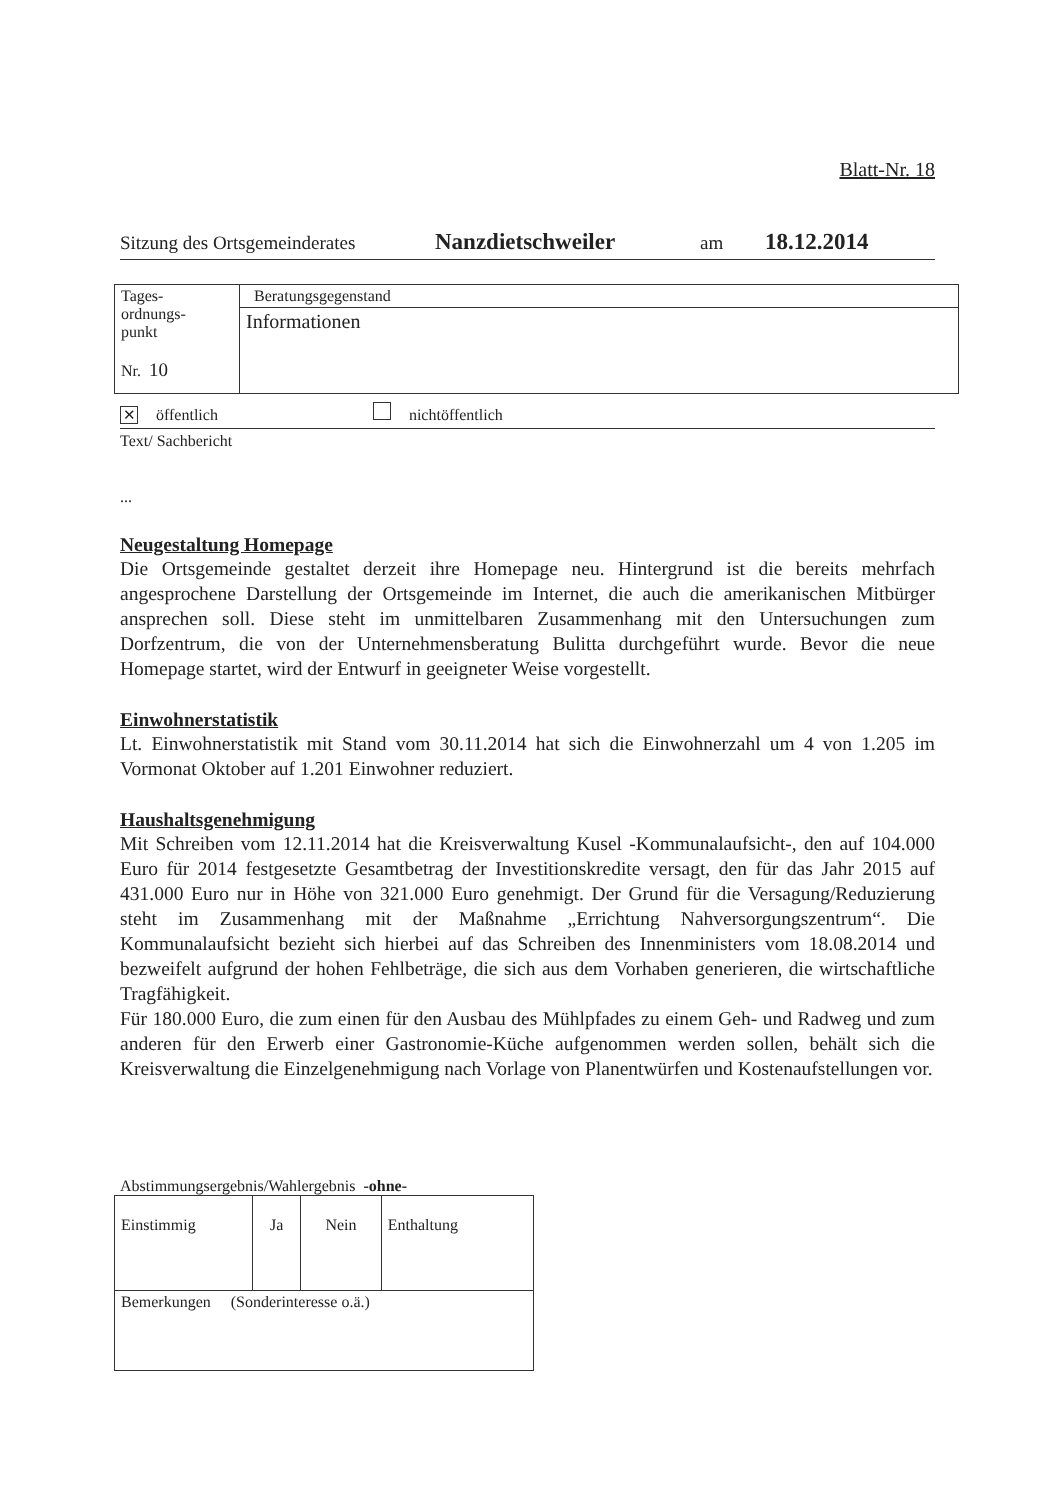Blatt-Nr. 18
Sitzung des Ortsgemeinderates Nanzdietschweiler am 18.12.2014
| Tages- ordnungs- punkt Nr. 10 | Beratungsgegenstand |
| | Informationen |
✕ öffentlich nichtöffentlich
Text/ Sachbericht
...
Neugestaltung Homepage
Die Ortsgemeinde gestaltet derzeit ihre Homepage neu. Hintergrund ist die bereits mehrfach angesprochene Darstellung der Ortsgemeinde im Internet, die auch die amerikanischen Mitbürger ansprechen soll. Diese steht im unmittelbaren Zusammenhang mit den Untersuchungen zum Dorfzentrum, die von der Unternehmensberatung Bulitta durchgeführt wurde. Bevor die neue Homepage startet, wird der Entwurf in geeigneter Weise vorgestellt.
Einwohnerstatistik
Lt. Einwohnerstatistik mit Stand vom 30.11.2014 hat sich die Einwohnerzahl um 4 von 1.205 im Vormonat Oktober auf 1.201 Einwohner reduziert.
Haushaltsgenehmigung
Mit Schreiben vom 12.11.2014 hat die Kreisverwaltung Kusel -Kommunalaufsicht-, den auf 104.000 Euro für 2014 festgesetzte Gesamtbetrag der Investitionskredite versagt, den für das Jahr 2015 auf 431.000 Euro nur in Höhe von 321.000 Euro genehmigt. Der Grund für die Versagung/Reduzierung steht im Zusammenhang mit der Maßnahme „Errichtung Nahversorgungszentrum“. Die Kommunalaufsicht bezieht sich hierbei auf das Schreiben des Innenministers vom 18.08.2014 und bezweifelt aufgrund der hohen Fehlbeträge, die sich aus dem Vorhaben generieren, die wirtschaftliche Tragfähigkeit.
Für 180.000 Euro, die zum einen für den Ausbau des Mühlpfades zu einem Geh- und Radweg und zum anderen für den Erwerb einer Gastronomie-Küche aufgenommen werden sollen, behält sich die Kreisverwaltung die Einzelgenehmigung nach Vorlage von Planentwürfen und Kostenaufstellungen vor.
Abstimmungsergebnis/Wahlergebnis -ohne-
| Einstimmig | Ja | Nein | Enthaltung |
| Bemerkungen (Sonderinteresse o.ä.) | | | |